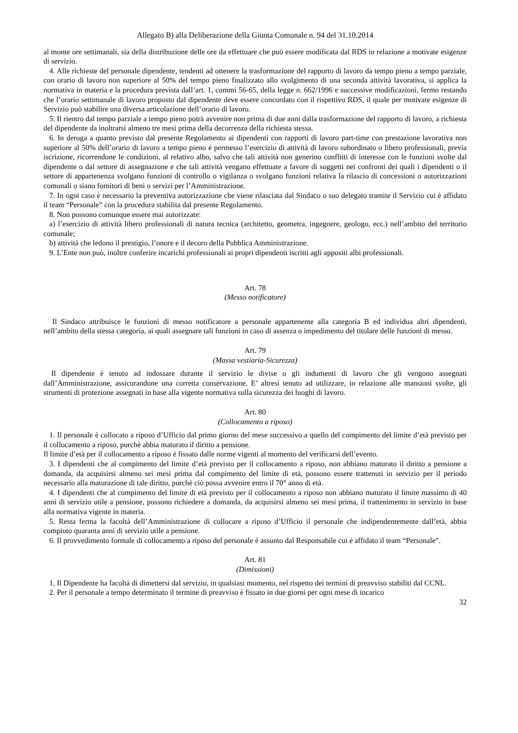Allegato B) alla Deliberazione della Giunta Comunale n. 94 del 31.10.2014
al monte ore settimanali, sia della distribuzione delle ore da effettuare che può essere modificata dal RDS in relazione a motivate esigenze di servizio.
4. Alle richieste del personale dipendente, tendenti ad ottenere la trasformazione del rapporto di lavoro da tempo pieno a tempo parziale, con orario di lavoro non superiore al 50% del tempo pieno finalizzato allo svolgimento di una seconda attività lavorativa, si applica la normativa in materia e la procedura prevista dall’art. 1, commi 56-65, della legge n. 662/1996 e successive modificazioni, fermo restando che l’orario settimanale di lavoro proposto dal dipendente deve essere concordato con il rispettivo RDS, il quale per motivate esigenze di Servizio può stabilire una diversa articolazione dell’orario di lavoro.
5. Il rientro dal tempo parziale a tempo pieno potrà avvenire non prima di due anni dalla trasformazione del rapporto di lavoro, a richiesta del dipendente da inoltrarsi almeno tre mesi prima della decorrenza della richiesta stessa.
6. In deroga a quanto previsto dal presente Regolamento ai dipendenti con rapporti di lavoro part-time con prestazione lavorativa non superiore al 50% dell’orario di lavoro a tempo pieno è permesso l’esercizio di attività di lavoro subordinato o libero professionali, previa iscrizione, ricorrendone le condizioni, al relativo albo, salvo che tali attività non generino conflitti di interesse con le funzioni svolte dal dipendente o dal settore di assegnazione e che tali attività vengano effettuate a favore di soggetti nei confronti dei quali i dipendenti o il settore di appartenenza svolgano funzioni di controllo o vigilanza o svolgano funzioni relativa la rilascio di concessioni o autorizzazioni comunali o siano fornitori di beni o servizi per l’Amministrazione.
7. In ogni caso è necessario la preventiva autorizzazione che viene rilasciata dal Sindaco o suo delegato tramite il Servizio cui è affidato il team “Personale” con la procedura stabilita dal presente Regolamento.
8. Non possono comunque essere mai autorizzate:
a) l’esercizio di attività libero professionali di natura tecnica (architetto, geometra, ingegnere, geologo, ecc.) nell’ambito del territorio comunale;
b) attività che ledono il prestigio, l’onore e il decoro della Pubblica Amministrazione.
9. L’Ente non può, inoltre conferire incarichi professionali ai propri dipendenti iscritti agli appositi albi professionali.
Art. 78
(Messo notificatore)
Il Sindaco attribuisce le funzioni di messo notificatore a personale appartenente alla categoria B ed individua altri dipendenti, nell’ambito della stessa categoria, ai quali assegnare tali funzioni in caso di assenza o impedimento del titolare delle funzioni di messo.
Art. 79
(Massa vestiaria-Sicurezza)
Il dipendente è tenuto ad indossare durante il servizio le divise o gli indumenti di lavoro che gli vengono assegnati dall’Amministrazione, assicurandone una corretta conservazione. E’ altresì tenuto ad utilizzare, in relazione alle mansioni svolte, gli strumenti di protezione assegnati in base alla vigente normativa sulla sicurezza dei luoghi di lavoro.
Art. 80
(Collocamento a riposo)
1. Il personale è collocato a riposo d’Ufficio dal primo giorno del mese successivo a quello del compimento del limite d’età previsto per il collocamento a riposo, purchè abbia maturato il diritto a pensione.
Il limite d’età per il collocamento a riposo è fissato dalle norme vigenti al momento del verificarsi dell’evento.
3. I dipendenti che al compimento del limite d’età previsto per il collocamento a riposo, non abbiano maturato il diritto a pensione a domanda, da acquisirsi almeno sei mesi prima dal compimento del limite di età, possono essere trattenuti in servizio per il periodo necessario alla maturazione di tale diritto, purchè ciò possa avvenire entro il 70° anno di età.
4. I dipendenti che al compimento del limite di età previsto per il collocamento a riposo non abbiano maturato il limite massimo di 40 anni di servizio utile a pensione, possono richiedere a domanda, da acquisirsi almeno sei mesi prima, il trattenimento in servizio in base alla normativa vigente in materia.
5. Resta ferma la facoltà dell’Amministrazione di collocare a riposo d’Ufficio il personale che indipendentemente dall’età, abbia compiuto quaranta anni di servizio utile a pensione.
6. Il provvedimento formale di collocamento a riposo del personale è assunto dal Responsabile cui è affidato il team “Personale”.
Art. 81
(Dimissioni)
1. Il Dipendente ha facoltà di dimettersi dal servizio, in qualsiasi momento, nel rispetto dei termini di preavviso stabiliti dal CCNL.
2. Per il personale a tempo determinato il termine di preavviso è fissato in due giorni per ogni mese di incarico
32